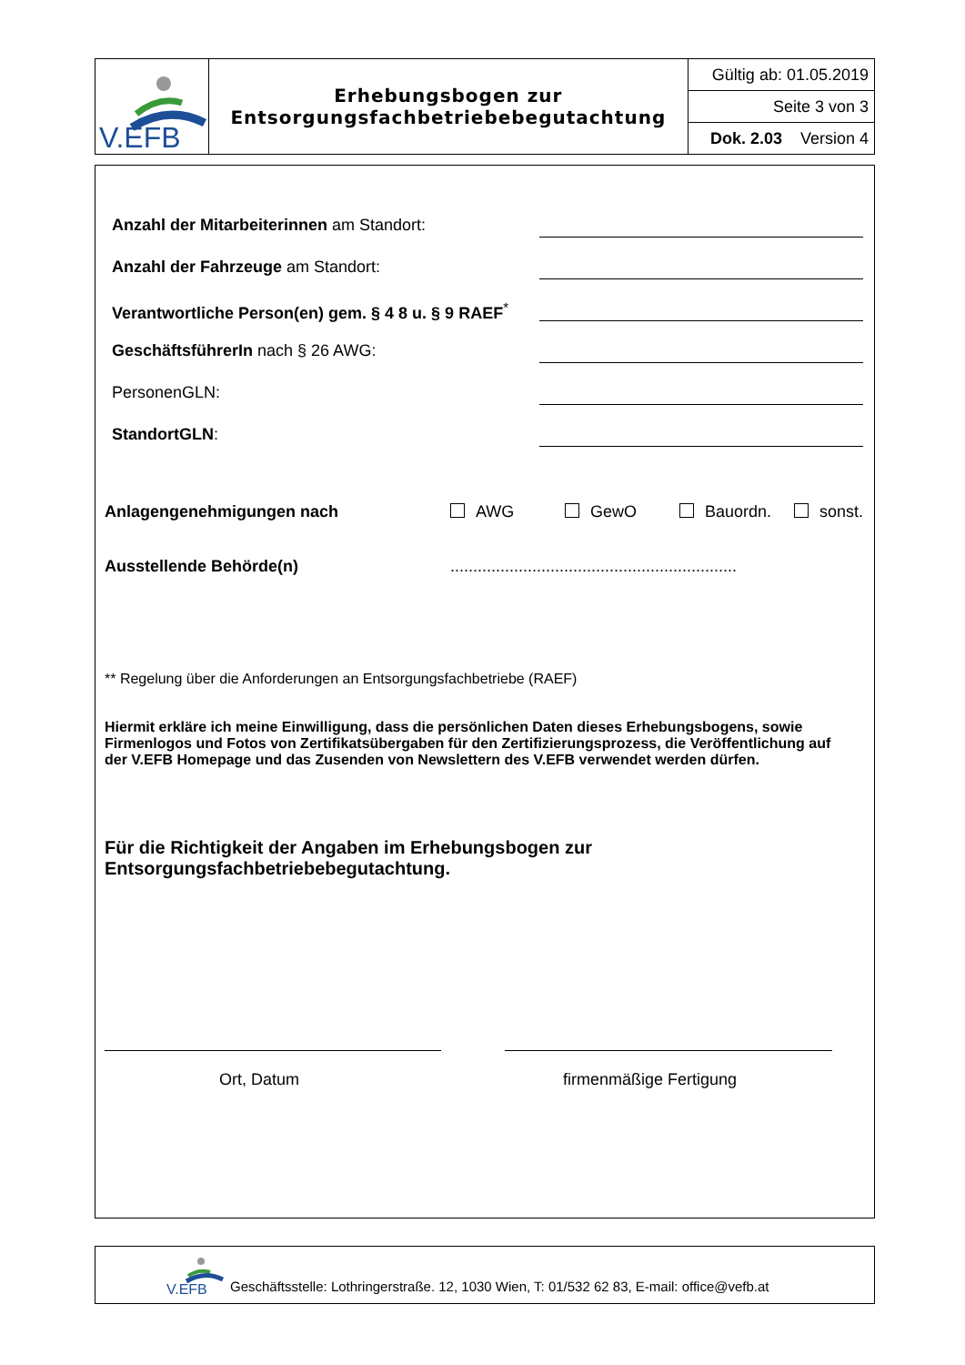| V.EFB | Erhebungsbogen zur Entsorgungsfachbetriebebegutachtung | Gültig ab: 01.05.2019 |
| | | Seite 3 von 3 |
| | | Dok. 2.03 Version 4 |
Anzahl der Mitarbeiterinnen am Standort:
Anzahl der Fahrzeuge am Standort:
Verantwortliche Person(en) gem. § 4 8 u. § 9 RAEF<sup>*</sup>
GeschäftsführerIn nach § 26 AWG:
PersonenGLN:
StandortGLN:
Anlagengenehmigungen nach AWG GewO Bauordn. sonst.
Ausstellende Behörde(n)...............................................................
** Regelung über die Anforderungen an Entsorgungsfachbetriebe (RAEF)
Hiermit erkläre ich meine Einwilligung, dass die persönlichen Daten dieses Erhebungsbogens, sowie Firmenlogos und Fotos von Zertifikatsübergaben für den Zertifizierungsprozess, die Veröffentlichung auf der V.EFB Homepage und das Zusenden von Newslettern des V.EFB verwendet werden dürfen.
Für die Richtigkeit der Angaben im Erhebungsbogen zur
Entsorgungsfachbetriebebegutachtung.
Ort, Datum firmenmäßige Fertigung
V.EFB
Geschäftsstelle: Lothringerstraße. 12, 1030 Wien, T: 01/532 62 83, E-mail: office@vefb.at